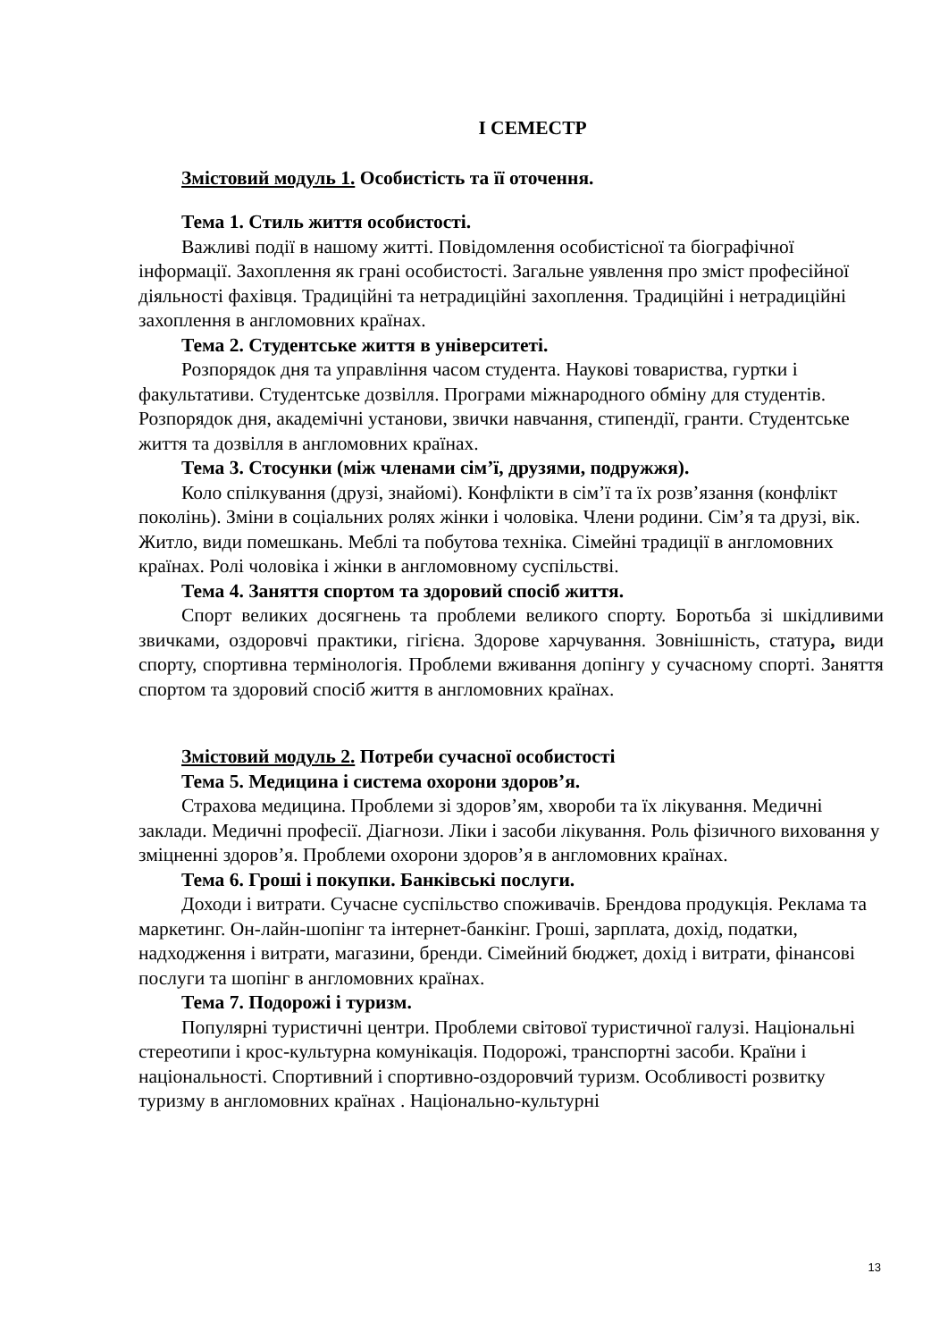І СЕМЕСТР
Змістовий модуль 1. Особистість та її оточення.
Тема 1. Стиль життя особистості.
Важливі події в нашому житті. Повідомлення особистісної та біографічної інформації. Захоплення як грані особистості. Загальне уявлення про зміст професійної діяльності фахівця. Традиційні та нетрадиційні захоплення. Традиційні і нетрадиційні захоплення в англомовних країнах.
Тема 2. Студентське життя в університеті.
Розпорядок дня та управління часом студента. Наукові товариства, гуртки і факультативи. Студентське дозвілля. Програми міжнародного обміну для студентів. Розпорядок дня, академічні установи, звички навчання, стипендії, гранти. Студентське життя та дозвілля в англомовних країнах.
Тема 3. Стосунки (між членами сім’ї, друзями, подружжя).
Коло спілкування (друзі, знайомі). Конфлікти в сім’ї та їх розв’язання (конфлікт поколінь). Зміни в соціальних ролях жінки і чоловіка. Члени родини. Сім’я та друзі, вік. Житло, види помешкань. Меблі та побутова техніка. Сімейні традиції в англомовних країнах. Ролі чоловіка і жінки в англомовному суспільстві.
Тема 4. Заняття спортом та здоровий спосіб життя.
Спорт великих досягнень та проблеми великого спорту. Боротьба зі шкідливими звичками, оздоровчі практики, гігієна. Здорове харчування. Зовнішність, статура, види спорту, спортивна термінологія. Проблеми вживання допінгу у сучасному спорті. Заняття спортом та здоровий спосіб життя в англомовних країнах.
Змістовий модуль 2. Потреби сучасної особистості
Тема 5. Медицина і система охорони здоров’я.
Страхова медицина. Проблеми зі здоров’ям, хвороби та їх лікування. Медичні заклади. Медичні професії. Діагнози. Ліки і засоби лікування. Роль фізичного виховання у зміцненні здоров’я. Проблеми охорони здоров’я в англомовних країнах.
Тема 6. Гроші і покупки. Банківські послуги.
Доходи і витрати. Сучасне суспільство споживачів. Брендова продукція. Реклама та маркетинг. Он-лайн-шопінг та інтернет-банкінг. Гроші, зарплата, дохід, податки, надходження і витрати, магазини, бренди. Сімейний бюджет, дохід і витрати, фінансові послуги та шопінг в англомовних країнах.
Тема 7. Подорожі і туризм.
Популярні туристичні центри. Проблеми світової туристичної галузі. Національні стереотипи і крос-культурна комунікація. Подорожі, транспортні засоби. Країни і національності. Спортивний і спортивно-оздоровчий туризм. Особливості розвитку туризму в англомовних країнах . Національно-культурні
13